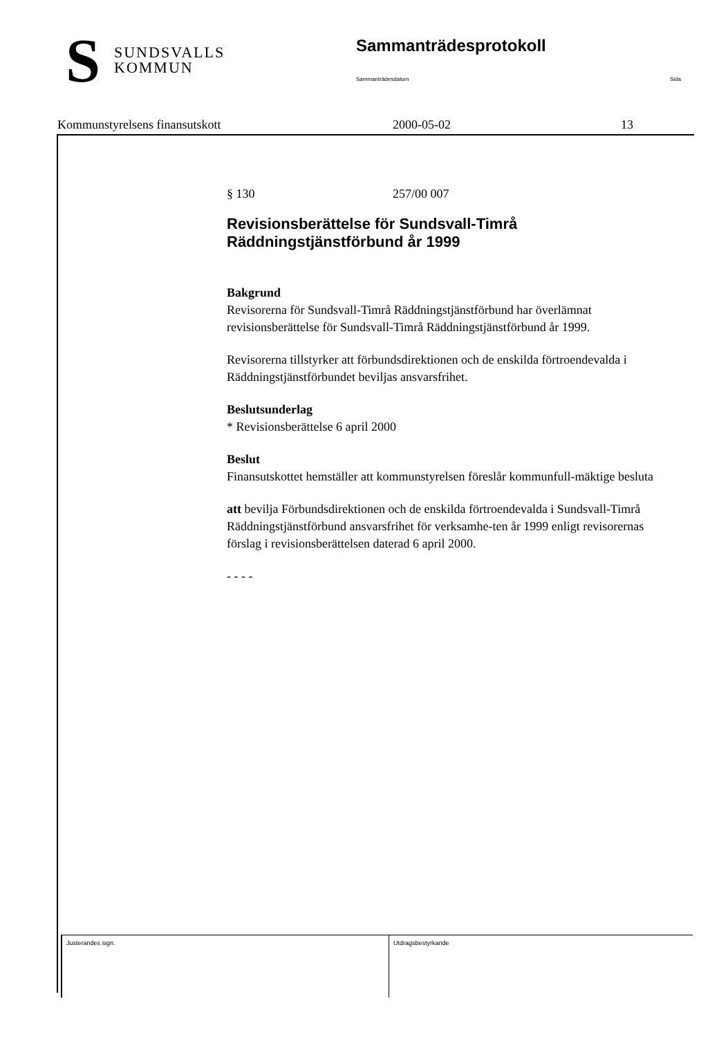S
SUNDSVALLS
KOMMUN
Sammanträdesprotokoll
Sammanträdesdatum Sida
Kommunstyrelsens finansutskott 2000-05-02 13
§ 130 257/00 007
Revisionsberättelse för Sundsvall-Timrå Räddningstjänstförbund år 1999
Bakgrund
Revisorerna för Sundsvall-Timrå Räddningstjänstförbund har överlämnat revisionsberättelse för Sundsvall-Timrå Räddningstjänstförbund år 1999.
Revisorerna tillstyrker att förbundsdirektionen och de enskilda förtroendevalda i Räddningstjänstförbundet beviljas ansvarsfrihet.
Beslutsunderlag
* Revisionsberättelse 6 april 2000
Beslut
Finansutskottet hemställer att kommunstyrelsen föreslår kommunfull-mäktige besluta
att bevilja Förbundsdirektionen och de enskilda förtroendevalda i Sundsvall-Timrå Räddningstjänstförbund ansvarsfrihet för verksamhe-ten år 1999 enligt revisorernas förslag i revisionsberättelsen daterad 6 april 2000.
- - - -
Justerandes sign. Utdragsbestyrkande